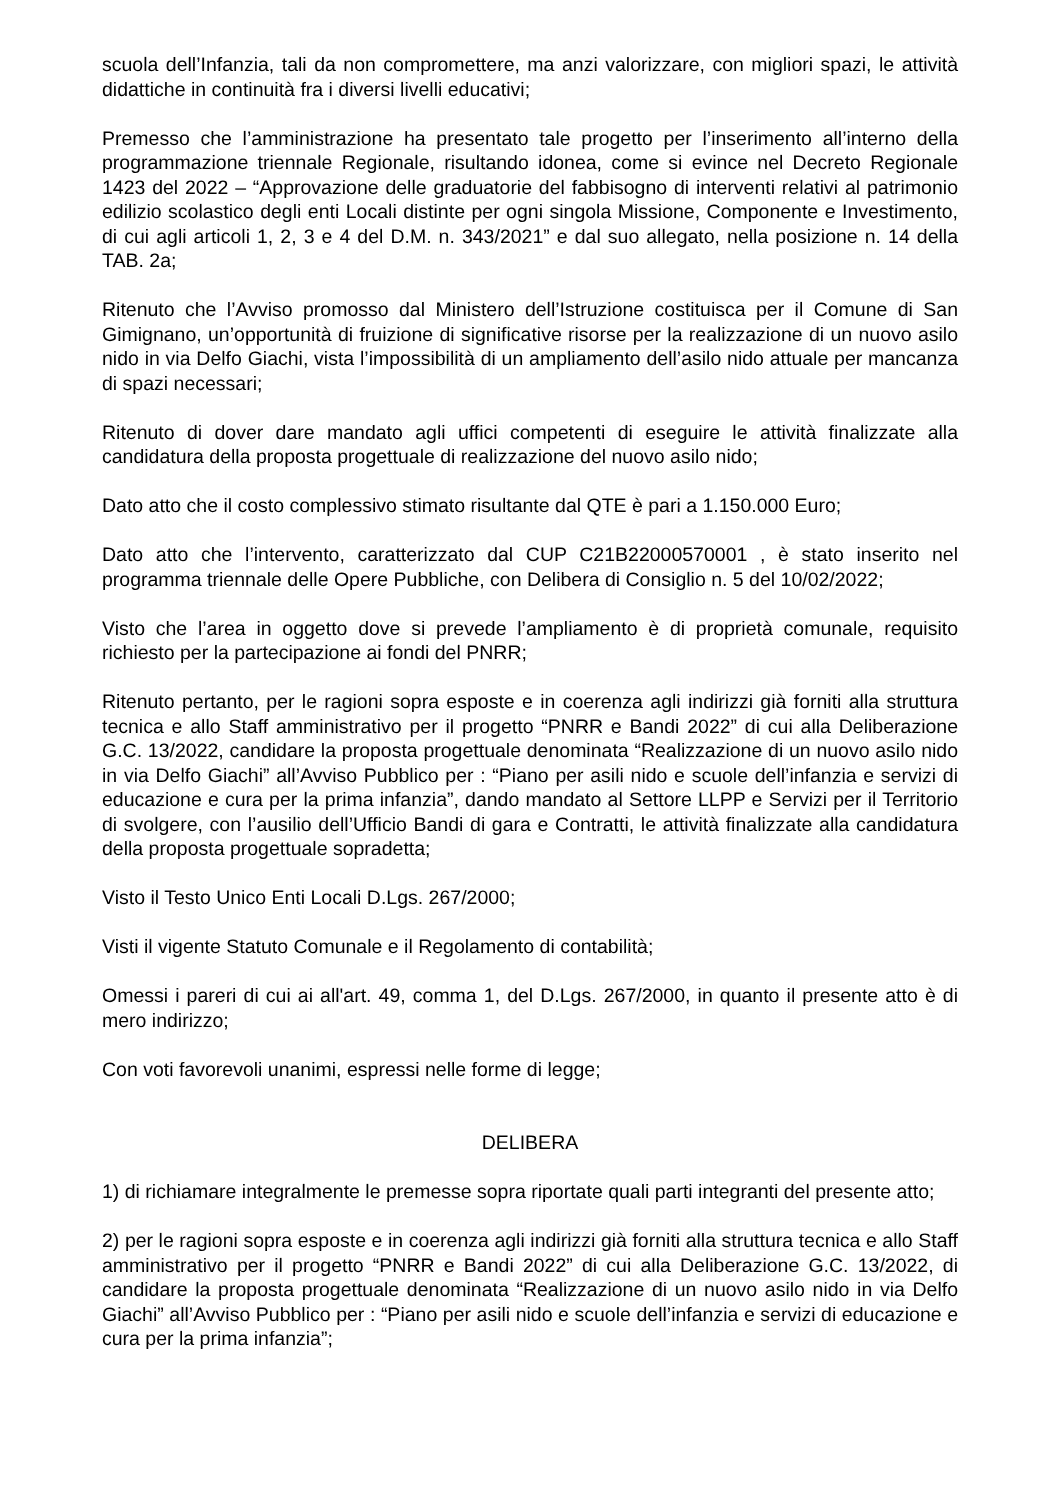scuola dell’Infanzia, tali da non compromettere, ma anzi valorizzare, con migliori spazi, le attività didattiche in continuità fra i diversi livelli educativi;
Premesso che l’amministrazione ha presentato tale progetto per l’inserimento all’interno della programmazione triennale Regionale, risultando idonea, come si evince nel Decreto Regionale 1423 del 2022 – “Approvazione delle graduatorie del fabbisogno di interventi relativi al patrimonio edilizio scolastico degli enti Locali distinte per ogni singola Missione, Componente e Investimento, di cui agli articoli 1, 2, 3 e 4 del D.M. n. 343/2021” e dal suo allegato, nella posizione n. 14 della TAB. 2a;
Ritenuto che l’Avviso promosso dal Ministero dell’Istruzione costituisca per il Comune di San Gimignano, un’opportunità di fruizione di significative risorse per la realizzazione di un nuovo asilo nido in via Delfo Giachi, vista l’impossibilità di un ampliamento dell’asilo nido attuale per mancanza di spazi necessari;
Ritenuto di dover dare mandato agli uffici competenti di eseguire le attività finalizzate alla candidatura della proposta progettuale di realizzazione del nuovo asilo nido;
Dato atto che il costo complessivo stimato risultante dal QTE è pari a 1.150.000 Euro;
Dato atto che l’intervento, caratterizzato dal CUP C21B22000570001 , è stato inserito nel programma triennale delle Opere Pubbliche, con Delibera di Consiglio n. 5 del 10/02/2022;
Visto che l’area in oggetto dove si prevede l’ampliamento è di proprietà comunale, requisito richiesto per la partecipazione ai fondi del PNRR;
Ritenuto pertanto, per le ragioni sopra esposte e in coerenza agli indirizzi già forniti alla struttura tecnica e allo Staff amministrativo per il progetto “PNRR e Bandi 2022” di cui alla Deliberazione G.C. 13/2022, candidare la proposta progettuale denominata “Realizzazione di un nuovo asilo nido in via Delfo Giachi” all’Avviso Pubblico per : “Piano per asili nido e scuole dell’infanzia e servizi di educazione e cura per la prima infanzia”, dando mandato al Settore LLPP e Servizi per il Territorio di svolgere, con l’ausilio dell’Ufficio Bandi di gara e Contratti, le attività finalizzate alla candidatura della proposta progettuale sopradetta;
Visto il Testo Unico Enti Locali D.Lgs. 267/2000;
Visti il vigente Statuto Comunale e il Regolamento di contabilità;
Omessi i pareri di cui ai all'art. 49, comma 1, del D.Lgs. 267/2000, in quanto il presente atto è di mero indirizzo;
Con voti favorevoli unanimi, espressi nelle forme di legge;
DELIBERA
1) di richiamare integralmente le premesse sopra riportate quali parti integranti del presente atto;
2) per le ragioni sopra esposte e in coerenza agli indirizzi già forniti alla struttura tecnica e allo Staff amministrativo per il progetto “PNRR e Bandi 2022” di cui alla Deliberazione G.C. 13/2022, di candidare la proposta progettuale denominata “Realizzazione di un nuovo asilo nido in via Delfo Giachi” all’Avviso Pubblico per : “Piano per asili nido e scuole dell’infanzia e servizi di educazione e cura per la prima infanzia”;